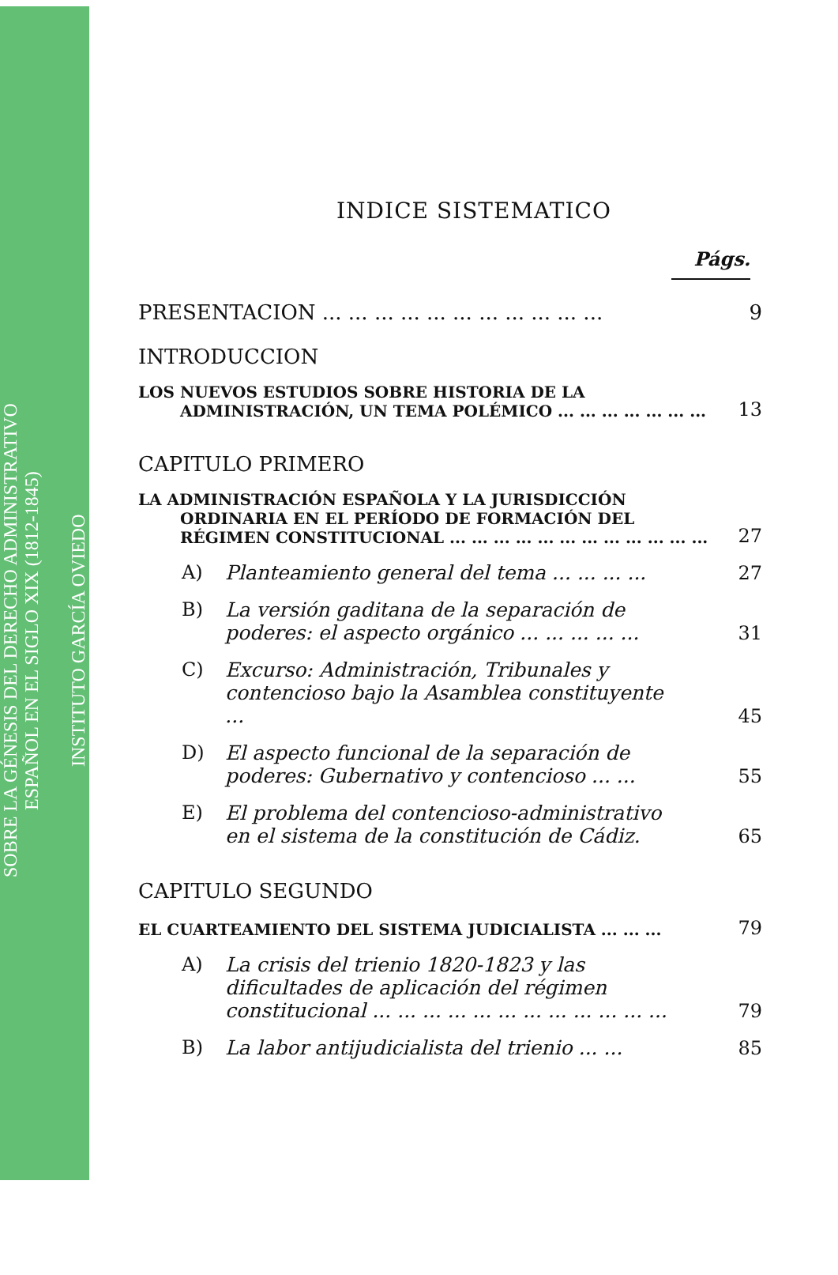SOBRE LA GÉNESIS DEL DERECHO ADMINISTRATIVO
ESPAÑOL EN EL SIGLO XIX (1812-1845)
INSTITUTO GARCÍA OVIEDO
INDICE SISTEMATICO
Págs.
PRESENTACION ... ... ... ... ... ... ... ... ... ... ...
9
INTRODUCCION
LOS NUEVOS ESTUDIOS SOBRE HISTORIA DE LA ADMINISTRACIÓN, UN TEMA POLÉMICO ... ... ... ... ... ... ...
13
CAPITULO PRIMERO
LA ADMINISTRACIÓN ESPAÑOLA Y LA JURISDICCIÓN ORDINARIA EN EL PERÍODO DE FORMACIÓN DEL RÉGIMEN CONSTITUCIONAL ... ... ... ... ... ... ... ... ... ... ... ...
27
A) Planteamiento general del tema ... ... ... ...
27
B) La versión gaditana de la separación de poderes: el aspecto orgánico ... ... ... ... ...
31
C) Excurso: Administración, Tribunales y contencioso bajo la Asamblea constituyente ...
45
D) El aspecto funcional de la separación de poderes: Gubernativo y contencioso ... ...
55
E) El problema del contencioso-administrativo en el sistema de la constitución de Cádiz.
65
CAPITULO SEGUNDO
EL CUARTEAMIENTO DEL SISTEMA JUDICIALISTA ... ... ...
79
A) La crisis del trienio 1820-1823 y las dificultades de aplicación del régimen constitucional ... ... ... ... ... ... ... ... ... ... ... ...
79
B) La labor antijudicialista del trienio ... ...
85